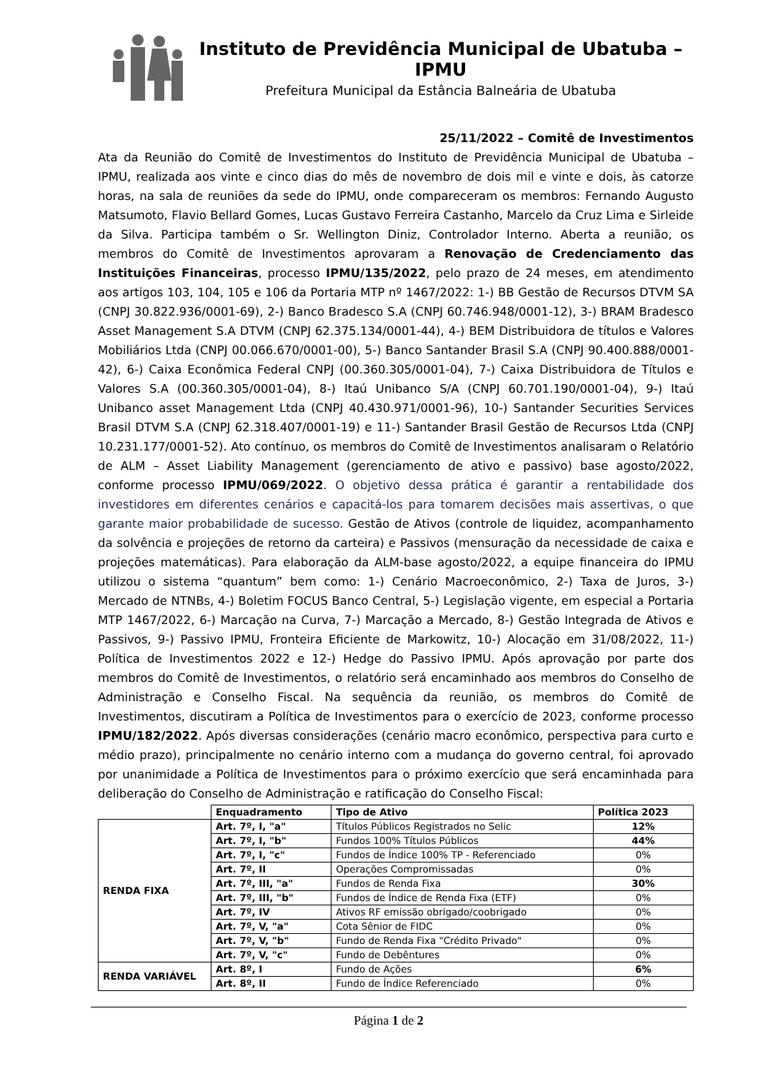Instituto de Previdência Municipal de Ubatuba – IPMU
Prefeitura Municipal da Estância Balneária de Ubatuba
25/11/2022 – Comitê de Investimentos
Ata da Reunião do Comitê de Investimentos do Instituto de Previdência Municipal de Ubatuba – IPMU, realizada aos vinte e cinco dias do mês de novembro de dois mil e vinte e dois, às catorze horas, na sala de reuniões da sede do IPMU, onde compareceram os membros: Fernando Augusto Matsumoto, Flavio Bellard Gomes, Lucas Gustavo Ferreira Castanho, Marcelo da Cruz Lima e Sirleide da Silva. Participa também o Sr. Wellington Diniz, Controlador Interno. Aberta a reunião, os membros do Comitê de Investimentos aprovaram a Renovação de Credenciamento das Instituições Financeiras, processo IPMU/135/2022, pelo prazo de 24 meses, em atendimento aos artigos 103, 104, 105 e 106 da Portaria MTP nº 1467/2022: 1-) BB Gestão de Recursos DTVM SA (CNPJ 30.822.936/0001-69), 2-) Banco Bradesco S.A (CNPJ 60.746.948/0001-12), 3-) BRAM Bradesco Asset Management S.A DTVM (CNPJ 62.375.134/0001-44), 4-) BEM Distribuidora de títulos e Valores Mobiliários Ltda (CNPJ 00.066.670/0001-00), 5-) Banco Santander Brasil S.A (CNPJ 90.400.888/0001-42), 6-) Caixa Econômica Federal CNPJ (00.360.305/0001-04), 7-) Caixa Distribuidora de Títulos e Valores S.A (00.360.305/0001-04), 8-) Itaú Unibanco S/A (CNPJ 60.701.190/0001-04), 9-) Itaú Unibanco asset Management Ltda (CNPJ 40.430.971/0001-96), 10-) Santander Securities Services Brasil DTVM S.A (CNPJ 62.318.407/0001-19) e 11-) Santander Brasil Gestão de Recursos Ltda (CNPJ 10.231.177/0001-52). Ato contínuo, os membros do Comitê de Investimentos analisaram o Relatório de ALM – Asset Liability Management (gerenciamento de ativo e passivo) base agosto/2022, conforme processo IPMU/069/2022. O objetivo dessa prática é garantir a rentabilidade dos investidores em diferentes cenários e capacitá-los para tomarem decisões mais assertivas, o que garante maior probabilidade de sucesso. Gestão de Ativos (controle de liquidez, acompanhamento da solvência e projeções de retorno da carteira) e Passivos (mensuração da necessidade de caixa e projeções matemáticas). Para elaboração da ALM-base agosto/2022, a equipe financeira do IPMU utilizou o sistema “quantum” bem como: 1-) Cenário Macroeconômico, 2-) Taxa de Juros, 3-) Mercado de NTNBs, 4-) Boletim FOCUS Banco Central, 5-) Legislação vigente, em especial a Portaria MTP 1467/2022, 6-) Marcação na Curva, 7-) Marcação a Mercado, 8-) Gestão Integrada de Ativos e Passivos, 9-) Passivo IPMU, Fronteira Eficiente de Markowitz, 10-) Alocação em 31/08/2022, 11-) Política de Investimentos 2022 e 12-) Hedge do Passivo IPMU. Após aprovação por parte dos membros do Comitê de Investimentos, o relatório será encaminhado aos membros do Conselho de Administração e Conselho Fiscal. Na sequência da reunião, os membros do Comitê de Investimentos, discutiram a Política de Investimentos para o exercício de 2023, conforme processo IPMU/182/2022. Após diversas considerações (cenário macro econômico, perspectiva para curto e médio prazo), principalmente no cenário interno com a mudança do governo central, foi aprovado por unanimidade a Política de Investimentos para o próximo exercício que será encaminhada para deliberação do Conselho de Administração e ratificação do Conselho Fiscal:
| | Enquadramento | Tipo de Ativo | Política 2023 |
| RENDA FIXA | Art. 7º, I, "a" | Títulos Públicos Registrados no Selic | 12% |
| | Art. 7º, I, "b" | Fundos 100% Títulos Públicos | 44% |
| | Art. 7º, I, "c" | Fundos de Índice 100% TP - Referenciado | 0% |
| | Art. 7º, II | Operações Compromissadas | 0% |
| | Art. 7º, III, "a" | Fundos de Renda Fixa | 30% |
| | Art. 7º, III, "b" | Fundos de Índice de Renda Fixa (ETF) | 0% |
| | Art. 7º, IV | Ativos RF emissão obrigado/coobrigado | 0% |
| | Art. 7º, V, "a" | Cota Sênior de FIDC | 0% |
| | Art. 7º, V, "b" | Fundo de Renda Fixa "Crédito Privado" | 0% |
| | Art. 7º, V, "c" | Fundo de Debêntures | 0% |
| RENDA VARIÁVEL | Art. 8º, I | Fundo de Ações | 6% |
| | Art. 8º, II | Fundo de Índice Referenciado | 0% |
Página 1 de 2